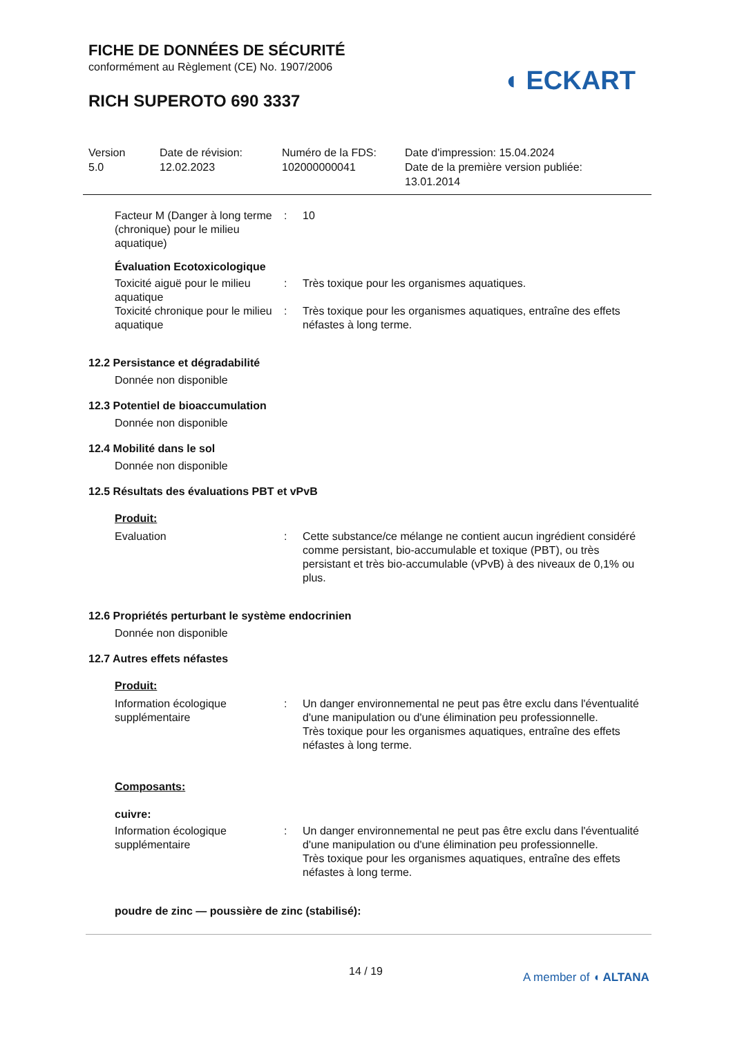◖ ECKART
FICHE DE DONNÉES DE SÉCURITÉ
conformément au Règlement (CE) No. 1907/2006
RICH SUPEROTO 690 3337
Version
5.0
Date de révision:
12.02.2023
Numéro de la FDS:
102000000041
Date d'impression: 15.04.2024
Date de la première version publiée:
13.01.2014
Facteur M (Danger à long terme (chronique) pour le milieu aquatique)
: 10
Évaluation Ecotoxicologique
Toxicité aiguë pour le milieu aquatique
: Très toxique pour les organismes aquatiques.
Toxicité chronique pour le milieu aquatique
: Très toxique pour les organismes aquatiques, entraîne des effets néfastes à long terme.
12.2 Persistance et dégradabilité
Donnée non disponible
12.3 Potentiel de bioaccumulation
Donnée non disponible
12.4 Mobilité dans le sol
Donnée non disponible
12.5 Résultats des évaluations PBT et vPvB
Produit:
Evaluation : Cette substance/ce mélange ne contient aucun ingrédient considéré comme persistant, bio-accumulable et toxique (PBT), ou très persistant et très bio-accumulable (vPvB) à des niveaux de 0,1% ou plus.
12.6 Propriétés perturbant le système endocrinien
Donnée non disponible
12.7 Autres effets néfastes
Produit:
Information écologique supplémentaire
: Un danger environnemental ne peut pas être exclu dans l'éventualité d'une manipulation ou d'une élimination peu professionnelle.
Très toxique pour les organismes aquatiques, entraîne des effets néfastes à long terme.
Composants:
cuivre:
Information écologique supplémentaire
: Un danger environnemental ne peut pas être exclu dans l'éventualité d'une manipulation ou d'une élimination peu professionnelle.
Très toxique pour les organismes aquatiques, entraîne des effets néfastes à long terme.
poudre de zinc — poussière de zinc (stabilisé):
14 / 19 A member of ◖ ALTANA